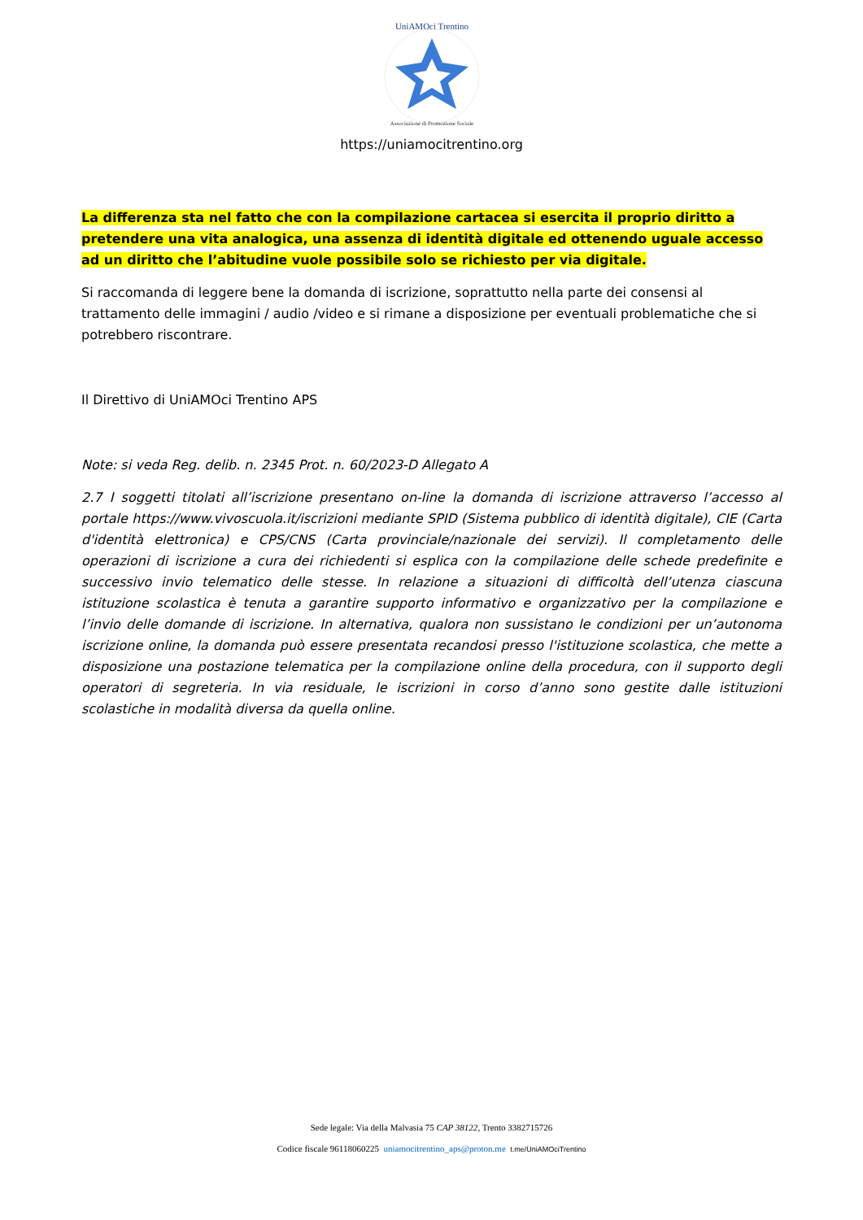UniAMOci Trentino
Associazione di Promozione Sociale
https://uniamocitrentino.org
La differenza sta nel fatto che con la compilazione cartacea si esercita il proprio diritto a pretendere una vita analogica, una assenza di identità digitale ed ottenendo uguale accesso ad un diritto che l’abitudine vuole possibile solo se richiesto per via digitale.
Si raccomanda di leggere bene la domanda di iscrizione, soprattutto nella parte dei consensi al trattamento delle immagini / audio /video e si rimane a disposizione per eventuali problematiche che si potrebbero riscontrare.
Il Direttivo di UniAMOci Trentino APS
Note: si veda Reg. delib. n. 2345 Prot. n. 60/2023-D Allegato A
2.7 I soggetti titolati all’iscrizione presentano on-line la domanda di iscrizione attraverso l’accesso al portale https://www.vivoscuola.it/iscrizioni mediante SPID (Sistema pubblico di identità digitale), CIE (Carta d'identità elettronica) e CPS/CNS (Carta provinciale/nazionale dei servizi). Il completamento delle operazioni di iscrizione a cura dei richiedenti si esplica con la compilazione delle schede predefinite e successivo invio telematico delle stesse. In relazione a situazioni di difficoltà dell’utenza ciascuna istituzione scolastica è tenuta a garantire supporto informativo e organizzativo per la compilazione e l’invio delle domande di iscrizione. In alternativa, qualora non sussistano le condizioni per un’autonoma iscrizione online, la domanda può essere presentata recandosi presso l'istituzione scolastica, che mette a disposizione una postazione telematica per la compilazione online della procedura, con il supporto degli operatori di segreteria. In via residuale, le iscrizioni in corso d’anno sono gestite dalle istituzioni scolastiche in modalità diversa da quella online.
Sede legale: Via della Malvasia 75 CAP 38122, Trento 3382715726
Codice fiscale 96118060225 uniamocitrentino_aps@proton.me t.me/UniAMOciTrentino